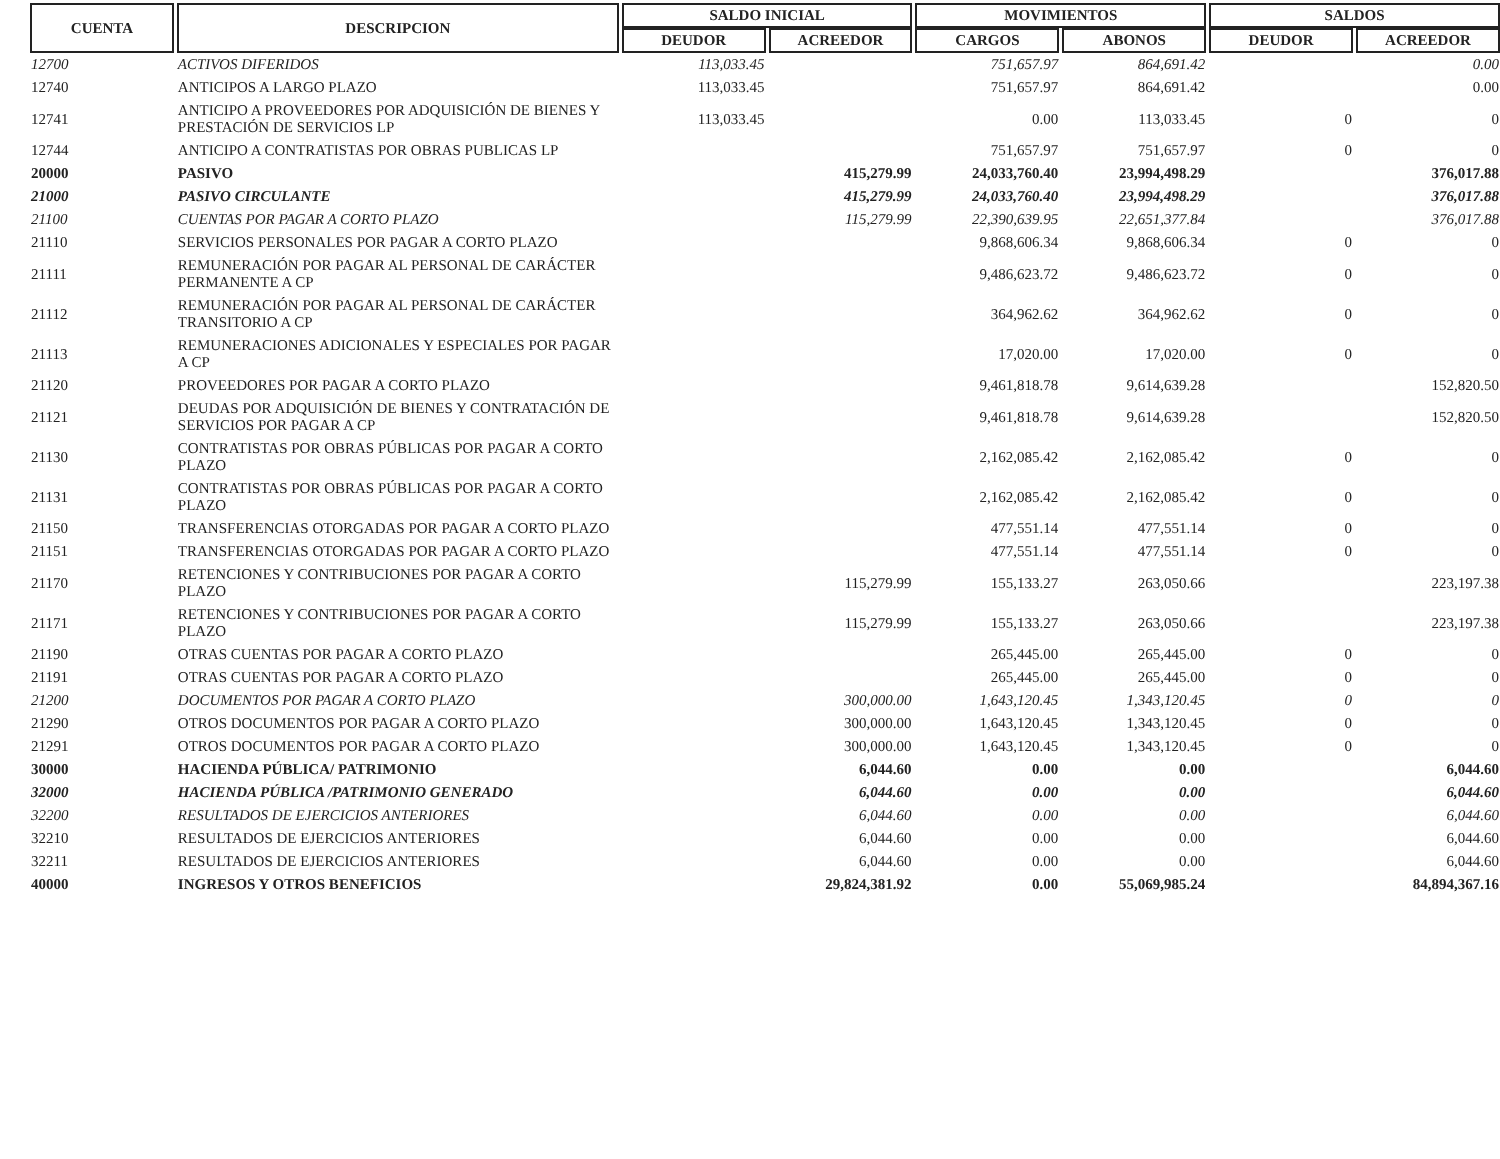| CUENTA | DESCRIPCION | SALDO INICIAL | | MOVIMIENTOS | | SALDOS | |
| --- | --- | --- | --- | --- | --- | --- | --- |
| | | DEUDOR | ACREEDOR | CARGOS | ABONOS | DEUDOR | ACREEDOR |
| 12700 | ACTIVOS DIFERIDOS | 113,033.45 | | 751,657.97 | 864,691.42 | | 0.00 |
| 12740 | ANTICIPOS A LARGO PLAZO | 113,033.45 | | 751,657.97 | 864,691.42 | | 0.00 |
| 12741 | ANTICIPO A PROVEEDORES POR ADQUISICIÓN DE BIENES Y PRESTACIÓN DE SERVICIOS LP | 113,033.45 | | 0.00 | 113,033.45 | 0 | 0 |
| 12744 | ANTICIPO A CONTRATISTAS POR OBRAS PUBLICAS LP | | | 751,657.97 | 751,657.97 | 0 | 0 |
| 20000 | PASIVO | | 415,279.99 | 24,033,760.40 | 23,994,498.29 | | 376,017.88 |
| 21000 | PASIVO CIRCULANTE | | 415,279.99 | 24,033,760.40 | 23,994,498.29 | | 376,017.88 |
| 21100 | CUENTAS POR PAGAR A CORTO PLAZO | | 115,279.99 | 22,390,639.95 | 22,651,377.84 | | 376,017.88 |
| 21110 | SERVICIOS PERSONALES POR PAGAR A CORTO PLAZO | | | 9,868,606.34 | 9,868,606.34 | 0 | 0 |
| 21111 | REMUNERACIÓN POR PAGAR AL PERSONAL DE CARÁCTER PERMANENTE A CP | | | 9,486,623.72 | 9,486,623.72 | 0 | 0 |
| 21112 | REMUNERACIÓN POR PAGAR AL PERSONAL DE CARÁCTER TRANSITORIO A CP | | | 364,962.62 | 364,962.62 | 0 | 0 |
| 21113 | REMUNERACIONES ADICIONALES Y ESPECIALES POR PAGAR A CP | | | 17,020.00 | 17,020.00 | 0 | 0 |
| 21120 | PROVEEDORES POR PAGAR A CORTO PLAZO | | | 9,461,818.78 | 9,614,639.28 | | 152,820.50 |
| 21121 | DEUDAS POR ADQUISICIÓN DE BIENES Y CONTRATACIÓN DE SERVICIOS POR PAGAR A CP | | | 9,461,818.78 | 9,614,639.28 | | 152,820.50 |
| 21130 | CONTRATISTAS POR OBRAS PÚBLICAS POR PAGAR A CORTO PLAZO | | | 2,162,085.42 | 2,162,085.42 | 0 | 0 |
| 21131 | CONTRATISTAS POR OBRAS PÚBLICAS POR PAGAR A CORTO PLAZO | | | 2,162,085.42 | 2,162,085.42 | 0 | 0 |
| 21150 | TRANSFERENCIAS OTORGADAS POR PAGAR A CORTO PLAZO | | | 477,551.14 | 477,551.14 | 0 | 0 |
| 21151 | TRANSFERENCIAS OTORGADAS POR PAGAR A CORTO PLAZO | | | 477,551.14 | 477,551.14 | 0 | 0 |
| 21170 | RETENCIONES Y CONTRIBUCIONES POR PAGAR A CORTO PLAZO | | 115,279.99 | 155,133.27 | 263,050.66 | | 223,197.38 |
| 21171 | RETENCIONES Y CONTRIBUCIONES POR PAGAR A CORTO PLAZO | | 115,279.99 | 155,133.27 | 263,050.66 | | 223,197.38 |
| 21190 | OTRAS CUENTAS POR PAGAR A CORTO PLAZO | | | 265,445.00 | 265,445.00 | 0 | 0 |
| 21191 | OTRAS CUENTAS POR PAGAR A CORTO PLAZO | | | 265,445.00 | 265,445.00 | 0 | 0 |
| 21200 | DOCUMENTOS POR PAGAR A CORTO PLAZO | | 300,000.00 | 1,643,120.45 | 1,343,120.45 | 0 | 0 |
| 21290 | OTROS DOCUMENTOS POR PAGAR A CORTO PLAZO | | 300,000.00 | 1,643,120.45 | 1,343,120.45 | 0 | 0 |
| 21291 | OTROS DOCUMENTOS POR PAGAR A CORTO PLAZO | | 300,000.00 | 1,643,120.45 | 1,343,120.45 | 0 | 0 |
| 30000 | HACIENDA PÚBLICA/ PATRIMONIO | | 6,044.60 | 0.00 | 0.00 | | 6,044.60 |
| 32000 | HACIENDA PÚBLICA /PATRIMONIO GENERADO | | 6,044.60 | 0.00 | 0.00 | | 6,044.60 |
| 32200 | RESULTADOS DE EJERCICIOS ANTERIORES | | 6,044.60 | 0.00 | 0.00 | | 6,044.60 |
| 32210 | RESULTADOS DE EJERCICIOS ANTERIORES | | 6,044.60 | 0.00 | 0.00 | | 6,044.60 |
| 32211 | RESULTADOS DE EJERCICIOS ANTERIORES | | 6,044.60 | 0.00 | 0.00 | | 6,044.60 |
| 40000 | INGRESOS Y OTROS BENEFICIOS | | 29,824,381.92 | 0.00 | 55,069,985.24 | | 84,894,367.16 |